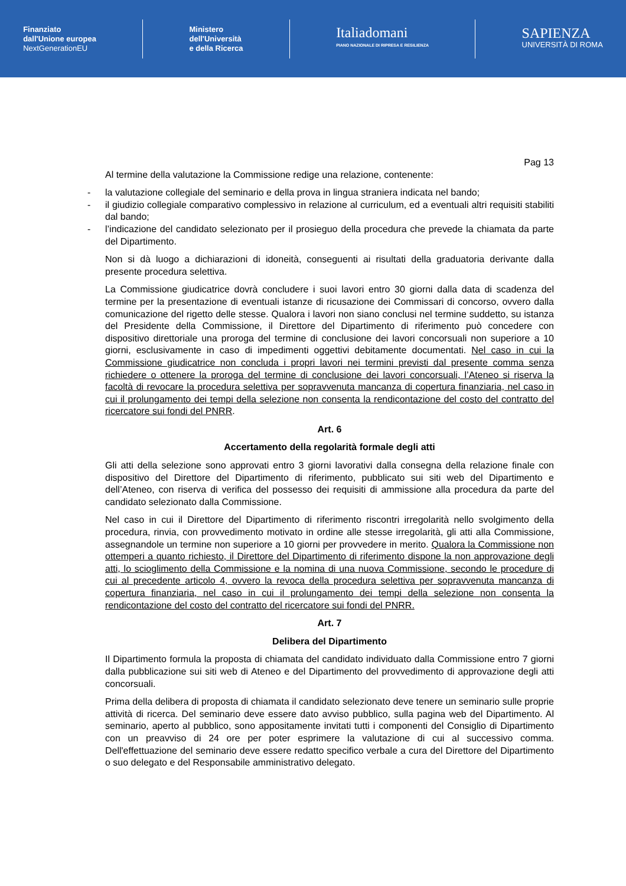Finanziato
dall'Unione europea
NextGenerationEU
Ministero
dell'Università
e della Ricerca
Italiadomani
PIANO NAZIONALE DI RIPRESA E RESILIENZA
SAPIENZA
UNIVERSITÀ DI ROMA
Pag 13
Al termine della valutazione la Commissione redige una relazione, contenente:
- la valutazione collegiale del seminario e della prova in lingua straniera indicata nel bando;
- il giudizio collegiale comparativo complessivo in relazione al curriculum, ed a eventuali altri requisiti stabiliti dal bando;
- l’indicazione del candidato selezionato per il prosieguo della procedura che prevede la chiamata da parte del Dipartimento.
Non si dà luogo a dichiarazioni di idoneità, conseguenti ai risultati della graduatoria derivante dalla presente procedura selettiva.
La Commissione giudicatrice dovrà concludere i suoi lavori entro 30 giorni dalla data di scadenza del termine per la presentazione di eventuali istanze di ricusazione dei Commissari di concorso, ovvero dalla comunicazione del rigetto delle stesse. Qualora i lavori non siano conclusi nel termine suddetto, su istanza del Presidente della Commissione, il Direttore del Dipartimento di riferimento può concedere con dispositivo direttoriale una proroga del termine di conclusione dei lavori concorsuali non superiore a 10 giorni, esclusivamente in caso di impedimenti oggettivi debitamente documentati. Nel caso in cui la Commissione giudicatrice non concluda i propri lavori nei termini previsti dal presente comma senza richiedere o ottenere la proroga del termine di conclusione dei lavori concorsuali, l’Ateneo si riserva la facoltà di revocare la procedura selettiva per sopravvenuta mancanza di copertura finanziaria, nel caso in cui il prolungamento dei tempi della selezione non consenta la rendicontazione del costo del contratto del ricercatore sui fondi del PNRR.
Art. 6
Accertamento della regolarità formale degli atti
Gli atti della selezione sono approvati entro 3 giorni lavorativi dalla consegna della relazione finale con dispositivo del Direttore del Dipartimento di riferimento, pubblicato sui siti web del Dipartimento e dell’Ateneo, con riserva di verifica del possesso dei requisiti di ammissione alla procedura da parte del candidato selezionato dalla Commissione.
Nel caso in cui il Direttore del Dipartimento di riferimento riscontri irregolarità nello svolgimento della procedura, rinvia, con provvedimento motivato in ordine alle stesse irregolarità, gli atti alla Commissione, assegnandole un termine non superiore a 10 giorni per provvedere in merito. Qualora la Commissione non ottemperi a quanto richiesto, il Direttore del Dipartimento di riferimento dispone la non approvazione degli atti, lo scioglimento della Commissione e la nomina di una nuova Commissione, secondo le procedure di cui al precedente articolo 4, ovvero la revoca della procedura selettiva per sopravvenuta mancanza di copertura finanziaria, nel caso in cui il prolungamento dei tempi della selezione non consenta la rendicontazione del costo del contratto del ricercatore sui fondi del PNRR.
Art. 7
Delibera del Dipartimento
Il Dipartimento formula la proposta di chiamata del candidato individuato dalla Commissione entro 7 giorni dalla pubblicazione sui siti web di Ateneo e del Dipartimento del provvedimento di approvazione degli atti concorsuali.
Prima della delibera di proposta di chiamata il candidato selezionato deve tenere un seminario sulle proprie attività di ricerca. Del seminario deve essere dato avviso pubblico, sulla pagina web del Dipartimento. Al seminario, aperto al pubblico, sono appositamente invitati tutti i componenti del Consiglio di Dipartimento con un preavviso di 24 ore per poter esprimere la valutazione di cui al successivo comma. Dell'effettuazione del seminario deve essere redatto specifico verbale a cura del Direttore del Dipartimento o suo delegato e del Responsabile amministrativo delegato.